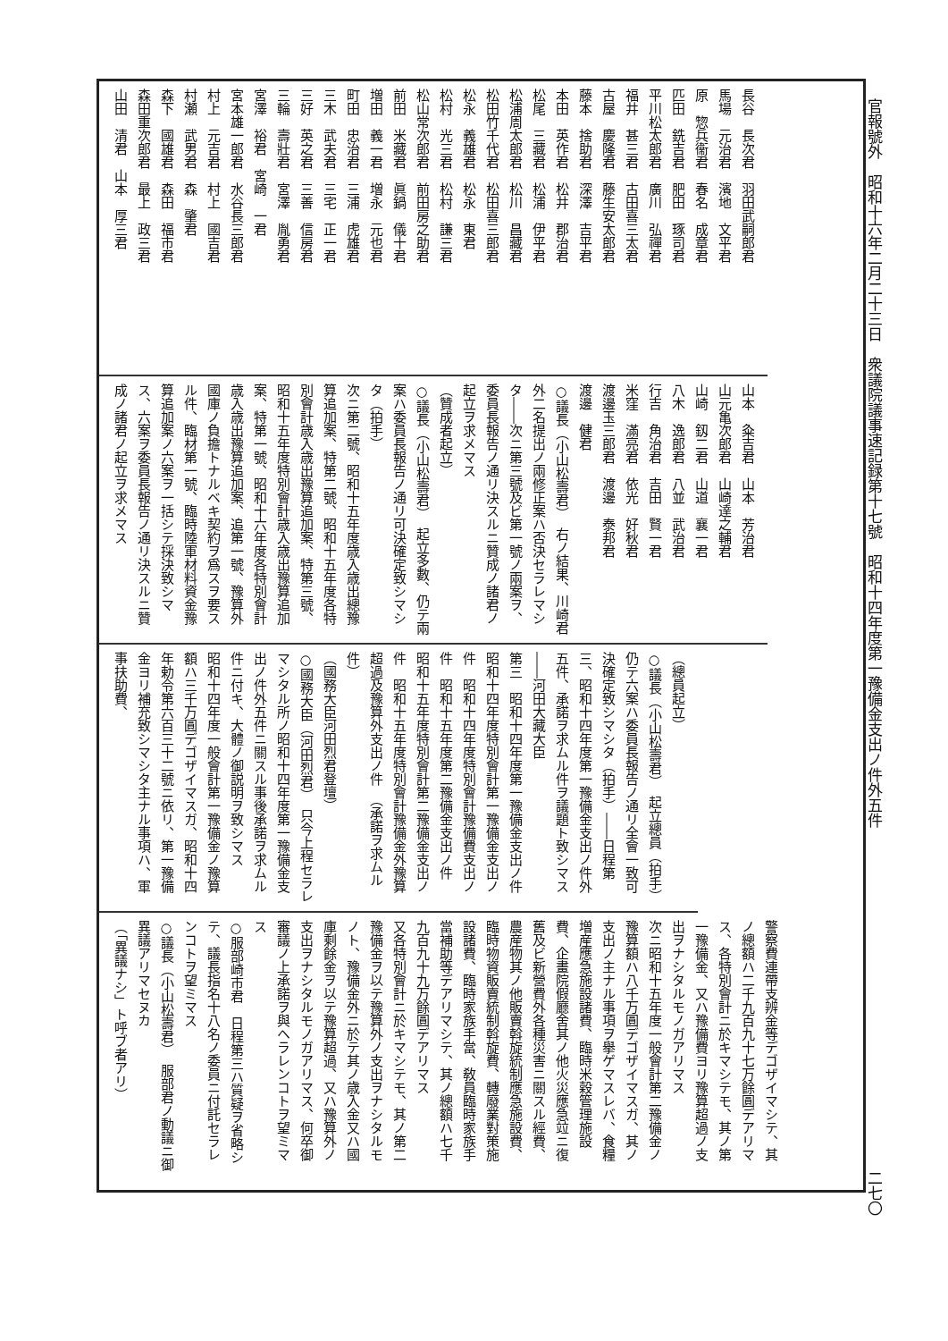官報號外　昭和十六年二月二十三日　衆議院議事速記録第十七號　昭和十四年度第一豫備金支出ノ件外五件 二七〇
長谷　長次君　羽田武嗣郎君
馬場　元治君　濱地　文平君
原　惣兵衞君　春名　成章君
匹田　銑吉君　肥田　琢司君
平川松太郎君　廣川　弘禪君
福井　甚三君　古田喜三太君
古屋　慶隆君　藤生安太郎君
藤本　捨助君　深澤　吉平君
本田　英作君　松井　郡治君
松尾　三藏君　松浦　伊平君
松浦周太郎君　松川　昌藏君
松田竹千代君　松田喜三郎君
松永　義雄君　松永　東君
松村　光三君　松村　謙三君
松山常次郎君　前田房之助君
前田　米藏君　眞鍋　儀十君
増田　義一君　増永　元也君
町田　忠治君　三浦　虎雄君
三木　武夫君　三宅　正一君
三好　英之君　三善　信房君
三輪　壽壯君　宮澤　胤勇君
宮澤　裕君　宮崎　一君
宮本雄一郎君　水谷長三郎君
村上　元吉君　村上　國吉君
村瀬　武男君　森　肇君
森下　國雄君　森田　福市君
森田重次郎君　最上　政三君
山田　清君　山本　厚三君
山本　粂吉君　山本　芳治君
山元亀次郎君　山崎達之輔君
山崎　釼二君　山道　襄一君
八木　逸郎君　八並　武治君
行吉　角治君　吉田　賢一君
米窪　滿亮君　依光　好秋君
渡邊玉三郎君　渡邊　泰邦君
渡邊　健君
○議長（小山松壽君）　右ノ結果、川崎君外二名提出ノ兩修正案ハ否決セラレマシタ――次ニ第三號及ビ第一號ノ兩案ヲ、委員長報告ノ通リ決スルニ贊成ノ諸君ノ起立ヲ求メマス
（贊成者起立）
○議長（小山松壽君）　起立多數、仍テ兩案ハ委員長報告ノ通リ可決確定致シマシタ（拍手）
次ニ第二號、昭和十五年度歳入歳出總豫算追加案、特第二號、昭和十五年度各特別會計歳入歳出豫算追加案、特第三號、昭和十五年度特別會計歳入歳出豫算追加案、特第一號、昭和十六年度各特別會計歳入歳出豫算追加案、追第一號、豫算外國庫ノ負擔トナルベキ契約ヲ爲スヲ要スル件、臨材第一號、臨時陸軍材料資金豫算追加案ノ六案ヲ一括シテ採決致シマス、六案ヲ委員長報告ノ通リ決スルニ贊成ノ諸君ノ起立ヲ求メマス
（總員起立）
○議長（小山松壽君）　起立總員（拍手）仍テ六案ハ委員長報告ノ通リ全會一致可決確定致シマシタ（拍手）――日程第三、昭和十四年度第一豫備金支出ノ件外五件、承諾ヲ求ムル件ヲ議題ト致シマス――河田大藏大臣
第三　昭和十四年度第一豫備金支出ノ件　昭和十四年度特別會計第一豫備金支出ノ件　昭和十四年度特別會計豫備費支出ノ件　昭和十五年度第二豫備金支出ノ件　昭和十五年度特別會計第二豫備金支出ノ件　昭和十五年度特別會計豫備金外豫算超過及豫算外支出ノ件　（承諾ヲ求ムル件）
（國務大臣河田烈君登壇）
○國務大臣（河田烈君）　只今上程セラレマシタル所ノ昭和十四年度第一豫備金支出ノ件外五件ニ關スル事後承諾ヲ求ムル件ニ付キ、大體ノ御説明ヲ致シマス
昭和十四年度一般會計第一豫備金ノ豫算額ハ三千万圓デゴザイマスガ、昭和十四年勅令第六百三十二號ニ依リ、第一豫備金ヨリ補充致シマシタ主ナル事項ハ、軍事扶助費、
警察費連帶支辨金等デゴザイマシテ、其ノ總額ハ二千九百九十七万餘圓デアリマス、各特別會計ニ於キマシテモ、其ノ第一豫備金、又ハ豫備費ヨリ豫算超過ノ支出ヲナシタルモノガアリマス
次ニ昭和十五年度一般會計第二豫備金ノ豫算額ハ八千万圓デゴザイマスガ、其ノ支出ノ主ナル事項ヲ擧ゲマスレバ、食糧増産應急施設諸費、臨時米穀管理施設費、企畫院假廳舍其ノ他火災應急竝ニ復舊及ビ新營費外各種災害ニ關スル經費、農産物其ノ他販賣斡旋統制應急施設費、臨時物資販賣統制斡旋費、轉廢業對策施設諸費、臨時家族手當、敎員臨時家族手當補助等デアリマシテ、其ノ總額ハ七千九百九十九万餘圓デアリマス
又各特別會計ニ於キマシテモ、其ノ第二豫備金ヲ以テ豫算外ノ支出ヲナシタルモノト、豫備金外ニ於テ其ノ歳入金又ハ國庫剩餘金ヲ以テ豫算超過、又ハ豫算外ノ支出ヲナシタルモノガアリマス、何卒御審議ノ上承諾ヲ與ヘラレンコトヲ望ミマス
○服部崎市君　日程第三ハ質疑ヲ省略シテ、議長指名十八名ノ委員ニ付託セラレンコトヲ望ミマス
○議長（小山松壽君）　服部君ノ動議ニ御異議アリマセヌカ
（「異議ナシ」ト呼ブ者アリ）